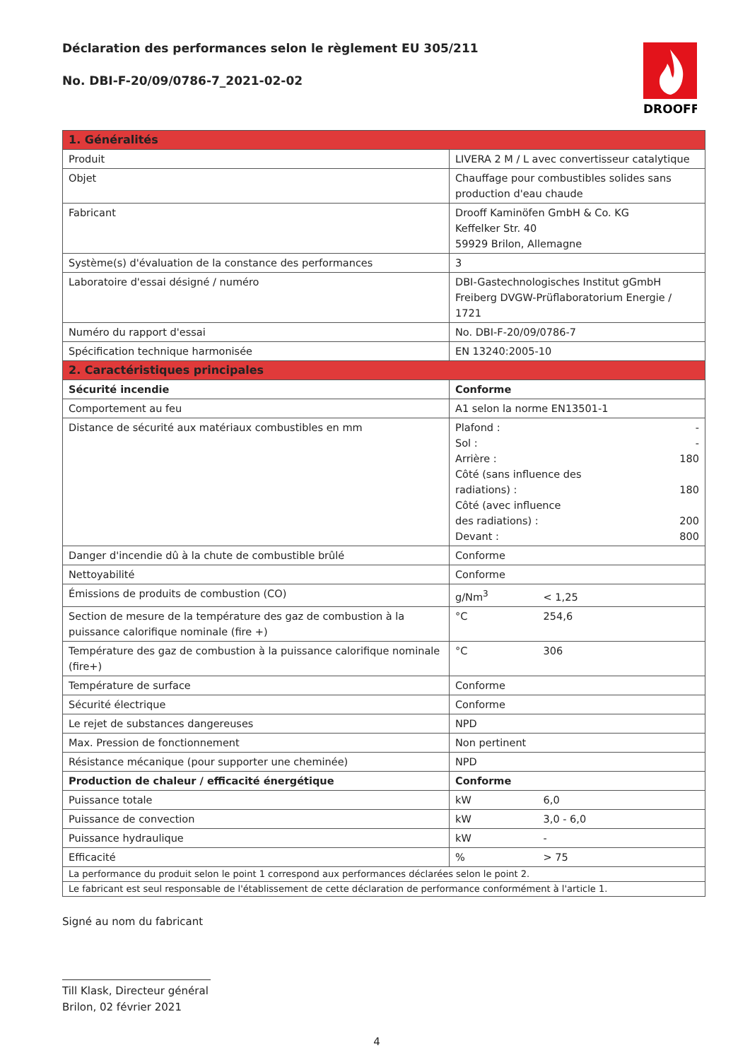Déclaration des performances selon le règlement EU 305/211
No. DBI-F-20/09/0786-7_2021-02-02
DROOFF
| 1. Généralités | |
| Produit | LIVERA 2 M / L avec convertisseur catalytique |
| Objet | Chauffage pour combustibles solides sans production d'eau chaude |
| Fabricant | Drooff Kaminöfen GmbH & Co. KG Keffelker Str. 40 59929 Brilon, Allemagne |
| Système(s) d'évaluation de la constance des performances | 3 |
| Laboratoire d'essai désigné / numéro | DBI-Gastechnologisches Institut gGmbH Freiberg DVGW-Prüflaboratorium Energie / 1721 |
| Numéro du rapport d'essai | No. DBI-F-20/09/0786-7 |
| Spécification technique harmonisée | EN 13240:2005-10 |
| 2. Caractéristiques principales | |
| Sécurité incendie | Conforme |
| Comportement au feu | A1 selon la norme EN13501-1 |
| Distance de sécurité aux matériaux combustibles en mm | Plafond : - Sol : - Arrière : 180 Côté (sans influence des radiations) : 180 Côté (avec influence des radiations) : 200 Devant : 800 |
| Danger d'incendie dû à la chute de combustible brûlé | Conforme |
| Nettoyabilité | Conforme |
| Émissions de produits de combustion (CO) | g/Nm<sup>3</sup> < 1,25 |
| Section de mesure de la température des gaz de combustion à la puissance calorifique nominale (fire +) | °C 254,6 |
| Température des gaz de combustion à la puissance calorifique nominale (fire+) | °C 306 |
| Température de surface | Conforme |
| Sécurité électrique | Conforme |
| Le rejet de substances dangereuses | NPD |
| Max. Pression de fonctionnement | Non pertinent |
| Résistance mécanique (pour supporter une cheminée) | NPD |
| Production de chaleur / efficacité énergétique | Conforme |
| Puissance totale | kW 6,0 |
| Puissance de convection | kW 3,0 - 6,0 |
| Puissance hydraulique | kW - |
| Efficacité | % > 75 |
| La performance du produit selon le point 1 correspond aux performances déclarées selon le point 2. | |
| Le fabricant est seul responsable de l'établissement de cette déclaration de performance conformément à l'article 1. | |
Signé au nom du fabricant
Till Klask, Directeur général
Brilon, 02 février 2021
4